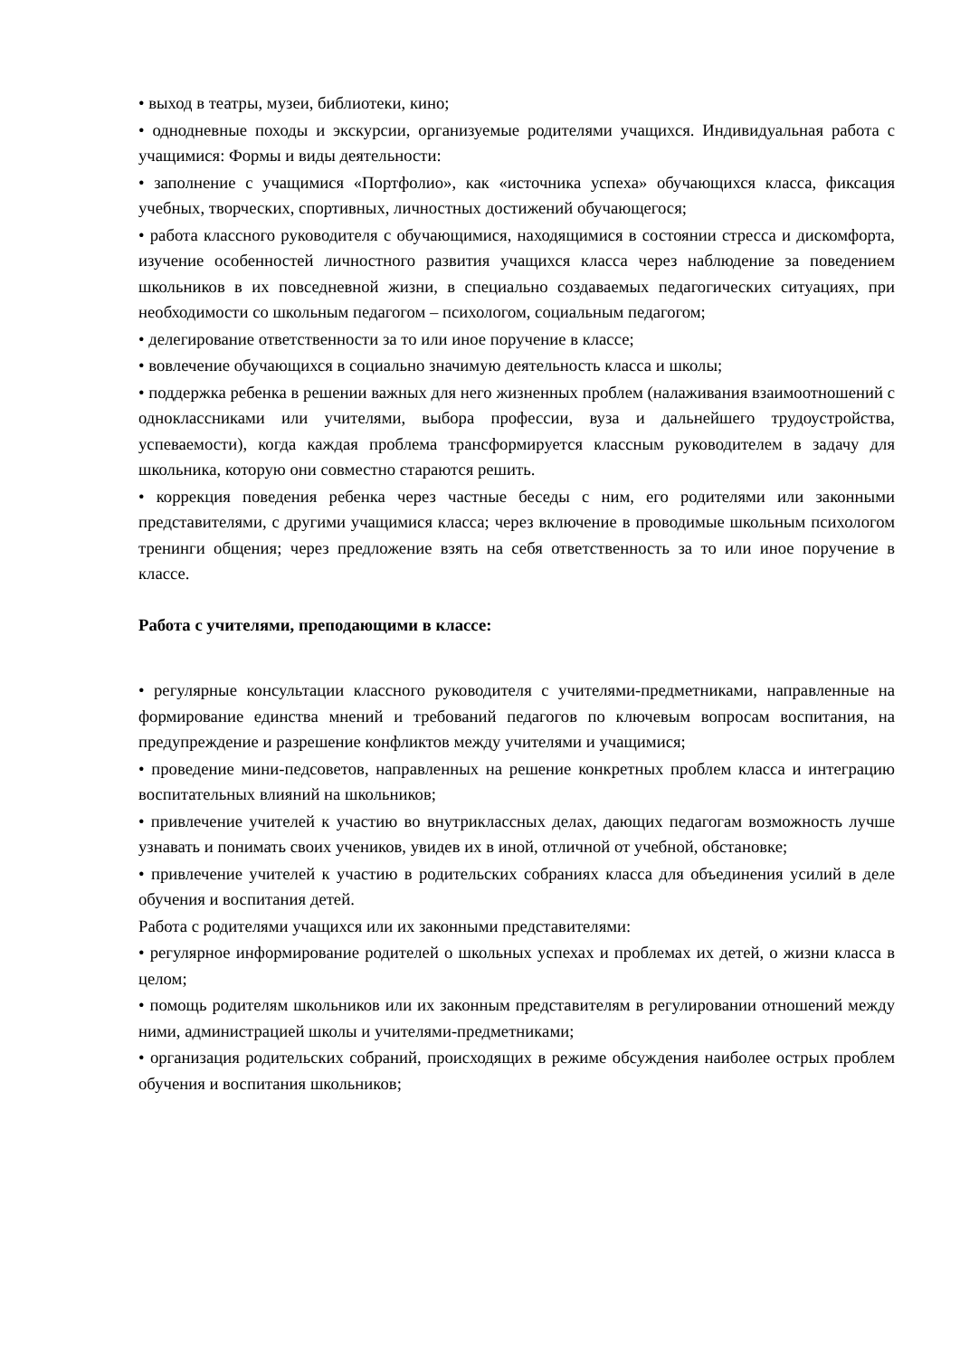• выход в театры, музеи, библиотеки, кино;
• однодневные походы и экскурсии, организуемые родителями учащихся. Индивидуальная работа с учащимися: Формы и виды деятельности:
• заполнение с учащимися «Портфолио», как «источника успеха» обучающихся класса, фиксация учебных, творческих, спортивных, личностных достижений обучающегося;
• работа классного руководителя с обучающимися, находящимися в состоянии стресса и дискомфорта, изучение особенностей личностного развития учащихся класса через наблюдение за поведением школьников в их повседневной жизни, в специально создаваемых педагогических ситуациях, при необходимости со школьным педагогом – психологом, социальным педагогом;
• делегирование ответственности за то или иное поручение в классе;
• вовлечение обучающихся в социально значимую деятельность класса и школы;
• поддержка ребенка в решении важных для него жизненных проблем (налаживания взаимоотношений с одноклассниками или учителями, выбора профессии, вуза и дальнейшего трудоустройства, успеваемости), когда каждая проблема трансформируется классным руководителем в задачу для школьника, которую они совместно стараются решить.
• коррекция поведения ребенка через частные беседы с ним, его родителями или законными представителями, с другими учащимися класса; через включение в проводимые школьным психологом тренинги общения; через предложение взять на себя ответственность за то или иное поручение в классе.
Работа с учителями, преподающими в классе:
• регулярные консультации классного руководителя с учителями-предметниками, направленные на формирование единства мнений и требований педагогов по ключевым вопросам воспитания, на предупреждение и разрешение конфликтов между учителями и учащимися;
• проведение мини-педсоветов, направленных на решение конкретных проблем класса и интеграцию воспитательных влияний на школьников;
• привлечение учителей к участию во внутриклассных делах, дающих педагогам возможность лучше узнавать и понимать своих учеников, увидев их в иной, отличной от учебной, обстановке;
• привлечение учителей к участию в родительских собраниях класса для объединения усилий в деле обучения и воспитания детей.
Работа с родителями учащихся или их законными представителями:
• регулярное информирование родителей о школьных успехах и проблемах их детей, о жизни класса в целом;
• помощь родителям школьников или их законным представителям в регулировании отношений между ними, администрацией школы и учителями-предметниками;
• организация родительских собраний, происходящих в режиме обсуждения наиболее острых проблем обучения и воспитания школьников;